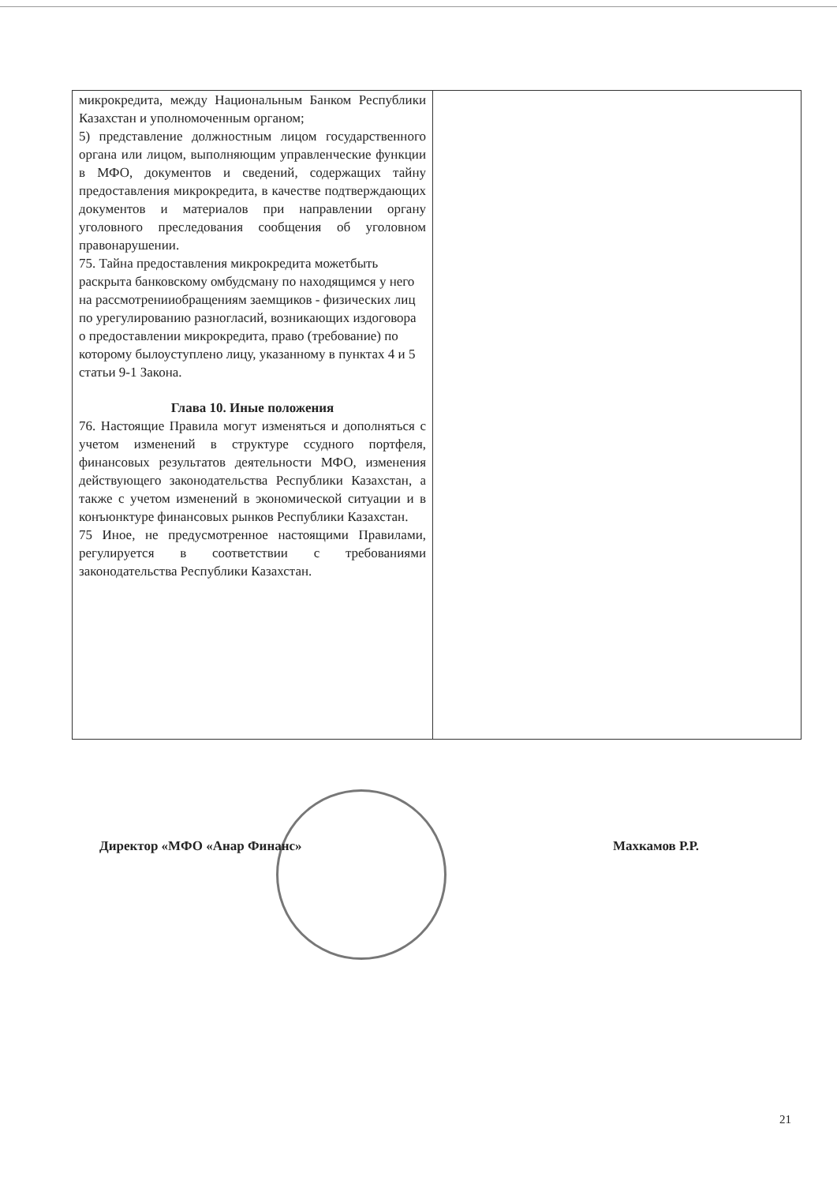| микрокредита, между Национальным Банком Республики Казахстан и уполномоченным органом; 5) представление должностным лицом государственного органа или лицом, выполняющим управленческие функции в МФО, документов и сведений, содержащих тайну предоставления микрокредита, в качестве подтверждающих документов и материалов при направлении органу уголовного преследования сообщения об уголовном правонарушении. 75. Тайна предоставления микрокредита можетбыть раскрыта банковскому омбудсману по находящимся у него на рассмотренииобращениям заемщиков - физических лиц по урегулированию разногласий, возникающих издоговора о предоставлении микрокредита, право (требование) по которому былоуступлено лицу, указанному в пунктах 4 и 5 статьи 9-1 Закона. Глава 10. Иные положения 76. Настоящие Правила могут изменяться и дополняться с учетом изменений в структуре ссудного портфеля, финансовых результатов деятельности МФО, изменения действующего законодательства Республики Казахстан, а также с учетом изменений в экономической ситуации и в конъюнктуре финансовых рынков Республики Казахстан. 75 Иное, не предусмотренное настоящими Правилами, регулируется в соответствии с требованиями законодательства Республики Казахстан. | |
Директор «МФО «Анар Финанс» Махкамов Р.Р.
21